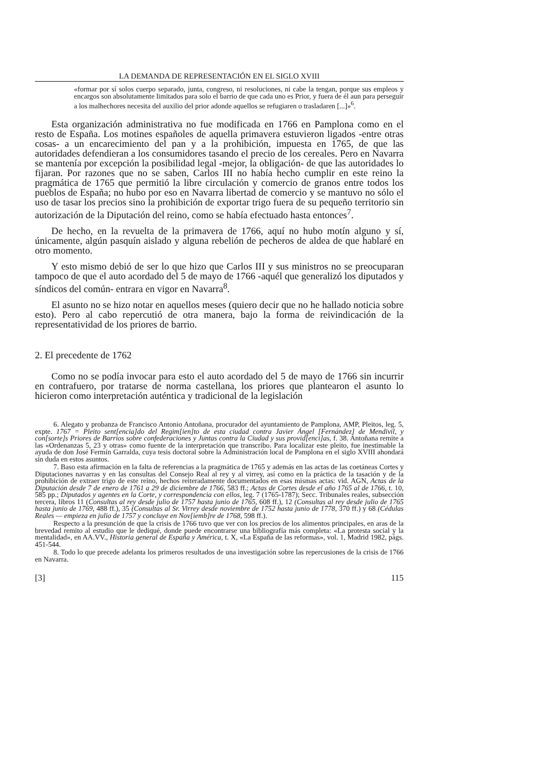LA DEMANDA DE REPRESENTACIÓN EN EL SIGLO XVIII
«formar por sí solos cuerpo separado, junta, congreso, ni resoluciones, ni cabe la tengan, porque sus empleos y encargos son absolutamente limitados para solo el barrio de que cada uno es Prior, y fuera de él aun para perseguir a los malhechores necesita del auxilio del prior adonde aquellos se refugiaren o trasladaren [...]»<sup>6</sup>.
Esta organización administrativa no fue modificada en 1766 en Pamplona como en el resto de España. Los motines españoles de aquella primavera estuvieron ligados -entre otras cosas- a un encarecimiento del pan y a la prohibición, impuesta en 1765, de que las autoridades defendieran a los consumidores tasando el precio de los cereales. Pero en Navarra se mantenía por excepción la posibilidad legal -mejor, la obligación- de que las autoridades lo fijaran. Por razones que no se saben, Carlos III no había hecho cumplir en este reino la pragmática de 1765 que permitió la libre circulación y comercio de granos entre todos los pueblos de España; no hubo por eso en Navarra libertad de comercio y se mantuvo no sólo el uso de tasar los precios sino la prohibición de exportar trigo fuera de su pequeño territorio sin autorización de la Diputación del reino, como se había efectuado hasta entonces<sup>7</sup>.
De hecho, en la revuelta de la primavera de 1766, aquí no hubo motín alguno y sí, únicamente, algún pasquín aislado y alguna rebelión de pecheros de aldea de que hablaré en otro momento.
Y esto mismo debió de ser lo que hizo que Carlos III y sus ministros no se preocuparan tampoco de que el auto acordado del 5 de mayo de 1766 -aquél que generalizó los diputados y síndicos del común- entrara en vigor en Navarra<sup>8</sup>.
El asunto no se hizo notar en aquellos meses (quiero decir que no he hallado noticia sobre esto). Pero al cabo repercutió de otra manera, bajo la forma de reivindicación de la representatividad de los priores de barrio.
2. El precedente de 1762
Como no se podía invocar para esto el auto acordado del 5 de mayo de 1766 sin incurrir en contrafuero, por tratarse de norma castellana, los priores que plantearon el asunto lo hicieron como interpretación auténtica y tradicional de la legislación
6. Alegato y probanza de Francisco Antonio Antoñana, procurador del ayuntamiento de Pamplona, AMP, Pleitos, leg. 5, expte. 1767 = Pleito sent[encia]do del Regim[ien]to de esta ciudad contra Javier Ángel [Fernández] de Mendivil, y con[sorte]s Priores de Barrios sobre confederaciones y Juntas contra la Ciudad y sus provid[enci]as, f. 38. Antoñana remite a las «Ordenanzas 5, 23 y otras» como fuente de la interpretación que transcribo. Para localizar este pleito, fue inestimable la ayuda de don José Fermín Garralda, cuya tesis doctoral sobre la Administración local de Pamplona en el siglo XVIII ahondará sin duda en estos asuntos.
7. Baso esta afirmación en la falta de referencias a la pragmática de 1765 y además en las actas de las coetáneas Cortes y Diputaciones navarras y en las consultas del Consejo Real al rey y al virrey, así como en la práctica de la tasación y de la prohibición de extraer trigo de este reino, hechos reiteradamente documentados en esas mismas actas: vid. AGN, Actas de la Diputación desde 7 de enero de 1761 a 29 de diciembre de 1766, 583 ff.; Actas de Cortes desde el año 1765 al de 1766, t. 10, 585 pp.; Diputados y agentes en la Corte, y correspondencia con ellos, leg. 7 (1765-1787); Secc. Tribunales reales, subsección tercera, libros 11 (Consultas al rey desde julio de 1757 hasta junio de 1765, 608 ff.), 12 (Consultas al rey desde julio de 1765 hasta junio de 1769, 488 ff.), 35 (Consultas al Sr. Virrey desde noviembre de 1752 hasta junio de 1778, 370 ff.) y 68 (Cédulas Reales — empieza en julio de 1757 y concluye en Nov[iemb]re de 1768, 598 ff.).
Respecto a la presunción de que la crisis de 1766 tuvo que ver con los precios de los alimentos principales, en aras de la brevedad remito al estudio que le dediqué, donde puede encontrarse una bibliografía más completa: «La protesta social y la mentalidad», en AA.VV., Historia general de España y América, t. X, «La España de las reformas», vol. 1, Madrid 1982, págs. 451-544.
8. Todo lo que precede adelanta los primeros resultados de una investigación sobre las repercusiones de la crisis de 1766 en Navarra.
[3] 115